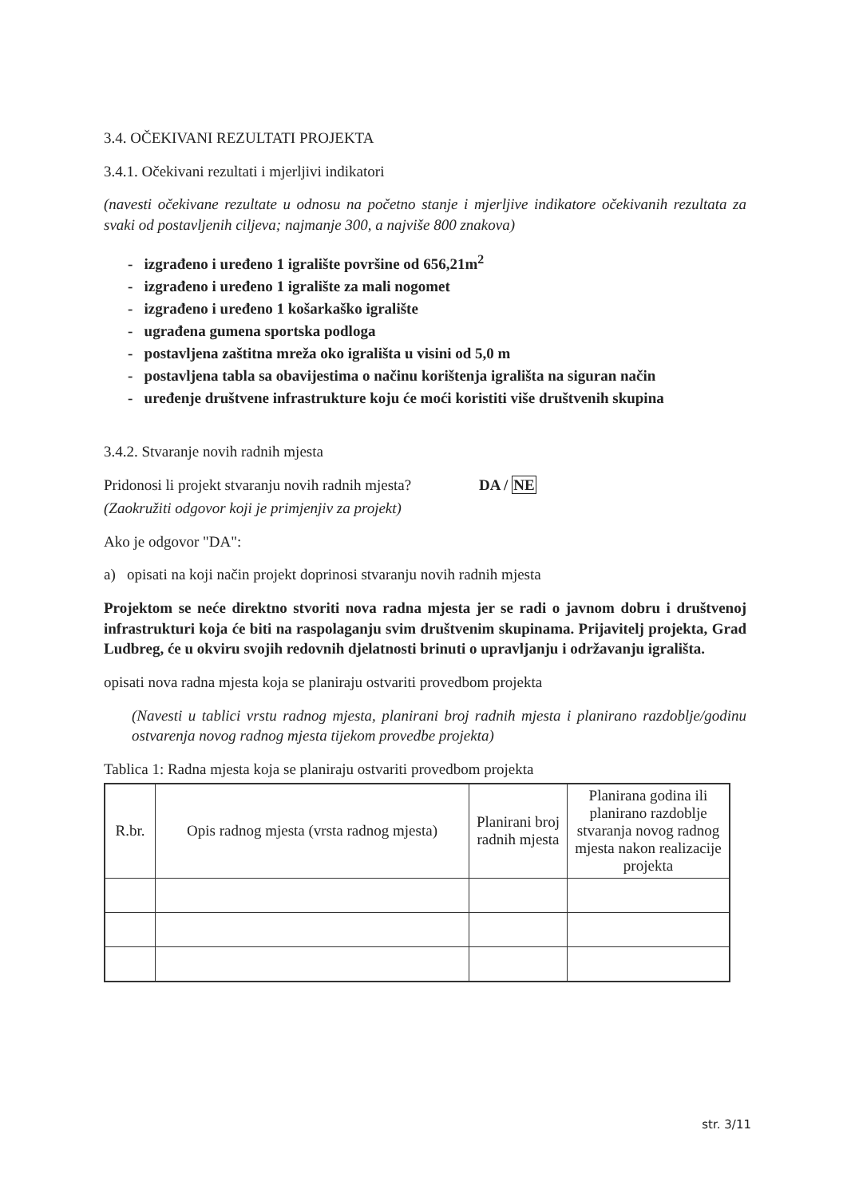3.4. OČEKIVANI REZULTATI PROJEKTA
3.4.1. Očekivani rezultati i mjerljivi indikatori
(navesti očekivane rezultate u odnosu na početno stanje i mjerljive indikatore očekivanih rezultata za svaki od postavljenih ciljeva; najmanje 300, a najviše 800 znakova)
- izgrađeno i uređeno 1 igralište površine od 656,21m<sup>2</sup>
- izgrađeno i uređeno 1 igralište za mali nogomet
- izgrađeno i uređeno 1 košarkaško igralište
- ugrađena gumena sportska podloga
- postavljena zaštitna mreža oko igrališta u visini od 5,0 m
- postavljena tabla sa obavijestima o načinu korištenja igrališta na siguran način
- uređenje društvene infrastrukture koju će moći koristiti više društvenih skupina
3.4.2. Stvaranje novih radnih mjesta
Pridonosi li projekt stvaranju novih radnih mjesta? DA / NE
(Zaokružiti odgovor koji je primjenjiv za projekt)
Ako je odgovor "DA":
a) opisati na koji način projekt doprinosi stvaranju novih radnih mjesta
Projektom se neće direktno stvoriti nova radna mjesta jer se radi o javnom dobru i društvenoj infrastrukturi koja će biti na raspolaganju svim društvenim skupinama. Prijavitelj projekta, Grad Ludbreg, će u okviru svojih redovnih djelatnosti brinuti o upravljanju i održavanju igrališta.
opisati nova radna mjesta koja se planiraju ostvariti provedbom projekta
(Navesti u tablici vrstu radnog mjesta, planirani broj radnih mjesta i planirano razdoblje/godinu ostvarenja novog radnog mjesta tijekom provedbe projekta)
Tablica 1: Radna mjesta koja se planiraju ostvariti provedbom projekta
| R.br. | Opis radnog mjesta (vrsta radnog mjesta) | Planirani broj radnih mjesta | Planirana godina ili planirano razdoblje stvaranja novog radnog mjesta nakon realizacije projekta |
| --- | --- | --- | --- |
str. 3/11